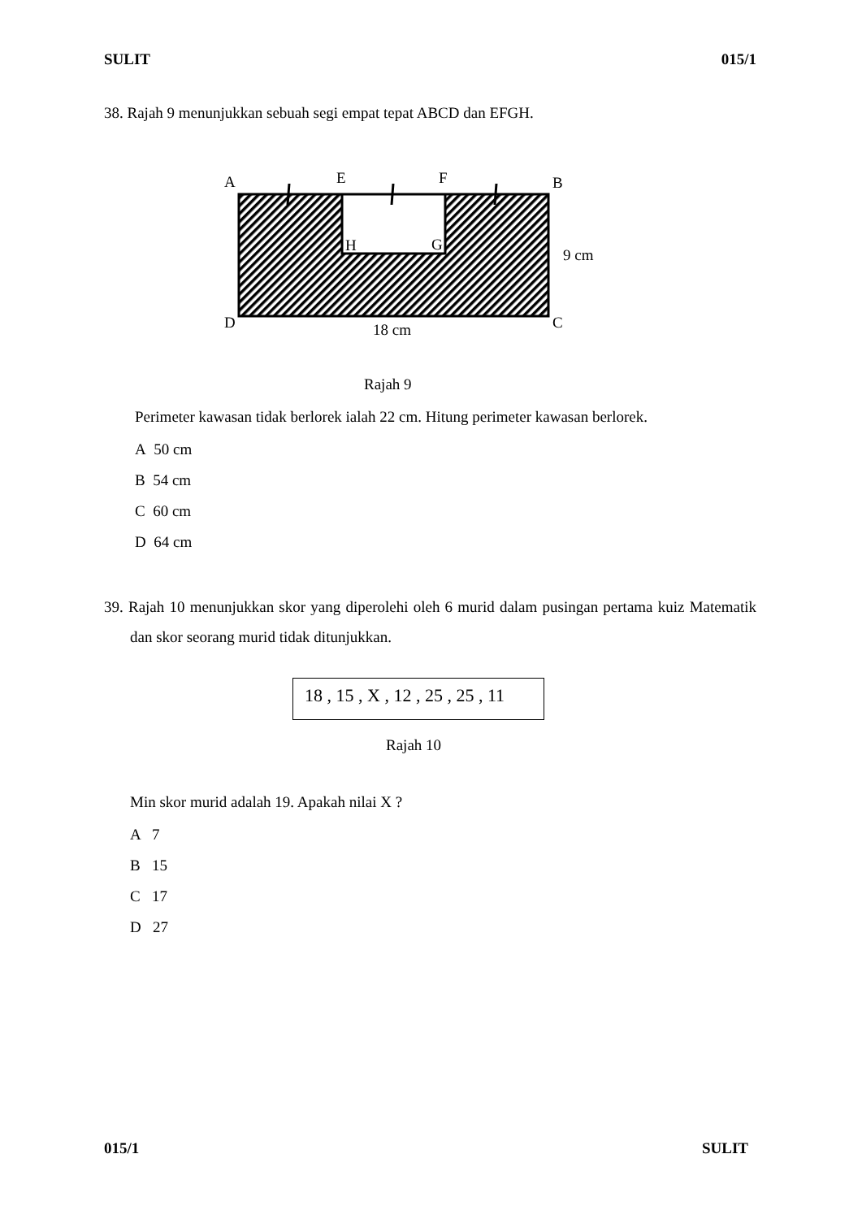SULIT 015/1
38. Rajah 9 menunjukkan sebuah segi empat tepat ABCD dan EFGH.
A
E
F
B
H
G
9 cm
D
C
18 cm
Rajah 9
Perimeter kawasan tidak berlorek ialah 22 cm. Hitung perimeter kawasan berlorek.
A 50 cm
B 54 cm
C 60 cm
D 64 cm
39. Rajah 10 menunjukkan skor yang diperolehi oleh 6 murid dalam pusingan pertama kuiz Matematik dan skor seorang murid tidak ditunjukkan.
18 , 15 , X , 12 , 25 , 25 , 11
Rajah 10
Min skor murid adalah 19. Apakah nilai X ?
A 7
B 15
C 17
D 27
015/1 SULIT